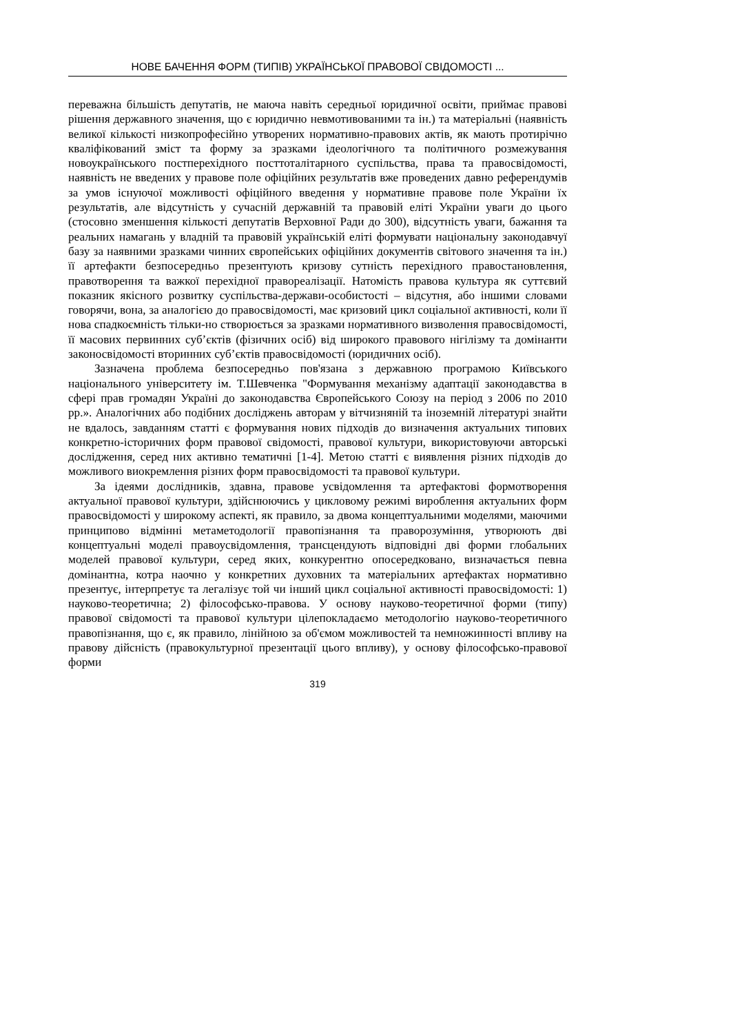НОВЕ БАЧЕННЯ ФОРМ (ТИПІВ) УКРАЇНСЬКОЇ ПРАВОВОЇ СВІДОМОСТІ ...
переважна більшість депутатів, не маюча навіть середньої юридичної освіти, приймає правові рішення державного значення, що є юридично невмотивованими та ін.) та матеріальні (наявність великої кількості низкопрофесійно утворених нормативно-правових актів, як мають протирічно кваліфікований зміст та форму за зразками ідеологічного та політичного розмежування новоукраїнського постперехідного посттоталітарного суспільства, права та правосвідомості, наявність не введених у правове поле офіційних результатів вже проведених давно референдумів за умов існуючої можливості офіційного введення у нормативне правове поле України їх результатів, але відсутність у сучасній державній та правовій еліті України уваги до цього (стосовно зменшення кількості депутатів Верховної Ради до 300), відсутність уваги, бажання та реальних намагань у владній та правовій українській еліті формувати національну законодавчуї базу за наявними зразками чинних європейських офіційних документів світового значення та ін.) її артефакти безпосередньо презентують кризову сутність перехідного правостановлення, правотворення та важкої перехідної правореалізації. Натомість правова культура як суттєвий показник якісного розвитку суспільства-держави-особистості – відсутня, або іншими словами говорячи, вона, за аналогією до правосвідомості, має кризовий цикл соціальної активності, коли її нова спадкоємність тільки-но створюється за зразками нормативного визволення правосвідомості, її масових первинних суб’єктів (фізичних осіб) від широкого правового нігілізму та домінанти законосвідомості вторинних суб’єктів правосвідомості (юридичних осіб).
Зазначена проблема безпосередньо пов'язана з державною програмою Київського національного університету ім. Т.Шевченка "Формування механізму адаптації законодавства в сфері прав громадян Україні до законодавства Європейського Союзу на період з 2006 по 2010 рр.». Аналогічних або подібних досліджень авторам у вітчизняній та іноземній літературі знайти не вдалось, завданням статті є формування нових підходів до визначення актуальних типових конкретно-історичних форм правової свідомості, правової культури, використовуючи авторські дослідження, серед них активно тематичні [1-4]. Метою статті є виявлення різних підходів до можливого виокремлення різних форм правосвідомості та правової культури.
За ідеями дослідників, здавна, правове усвідомлення та артефактові формотворення актуальної правової культури, здійснюючись у цикловому режимі вироблення актуальних форм правосвідомості у широкому аспекті, як правило, за двома концептуальними моделями, маючими принципово відмінні метаметодології правопізнання та праворозуміння, утворюють дві концептуальні моделі правоусвідомлення, трансцендують відповідні дві форми глобальних моделей правової культури, серед яких, конкурентно опосередковано, визначається певна домінантна, котра наочно у конкретних духовних та матеріальних артефактах нормативно презентує, інтерпретує та легалізує той чи інший цикл соціальної активності правосвідомості: 1) науково-теоретична; 2) філософсько-правова. У основу науково-теоретичної форми (типу) правової свідомості та правової культури цілепокладаємо методологію науково-теоретичного правопізнання, що є, як правило, лінійною за об'ємом можливостей та немножинності впливу на правову дійсність (правокультурної презентації цього впливу), у основу філософсько-правової форми
319